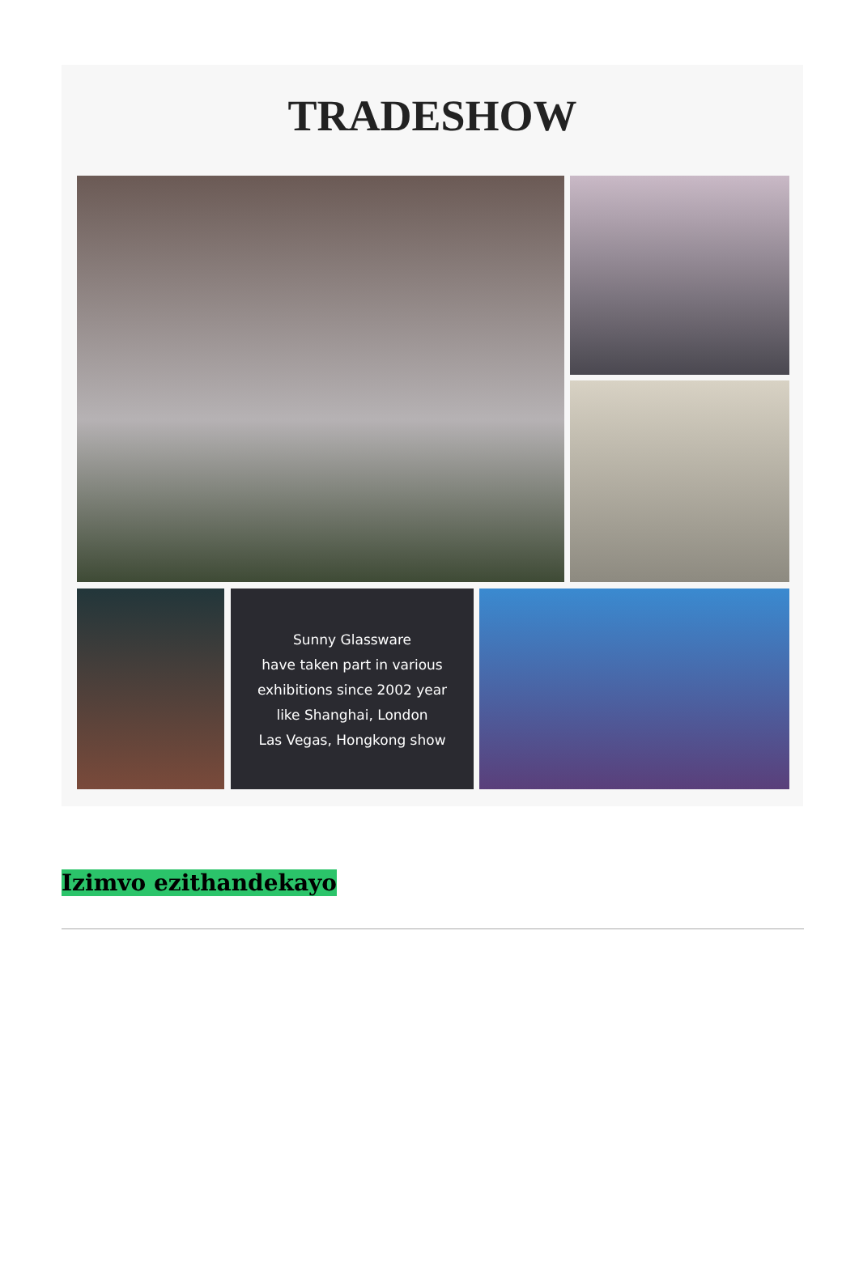TRADESHOW
Sunny Glassware
have taken part in various
exhibitions since 2002 year
like Shanghai, London
Las Vegas, Hongkong show
Izimvo ezithandekayo